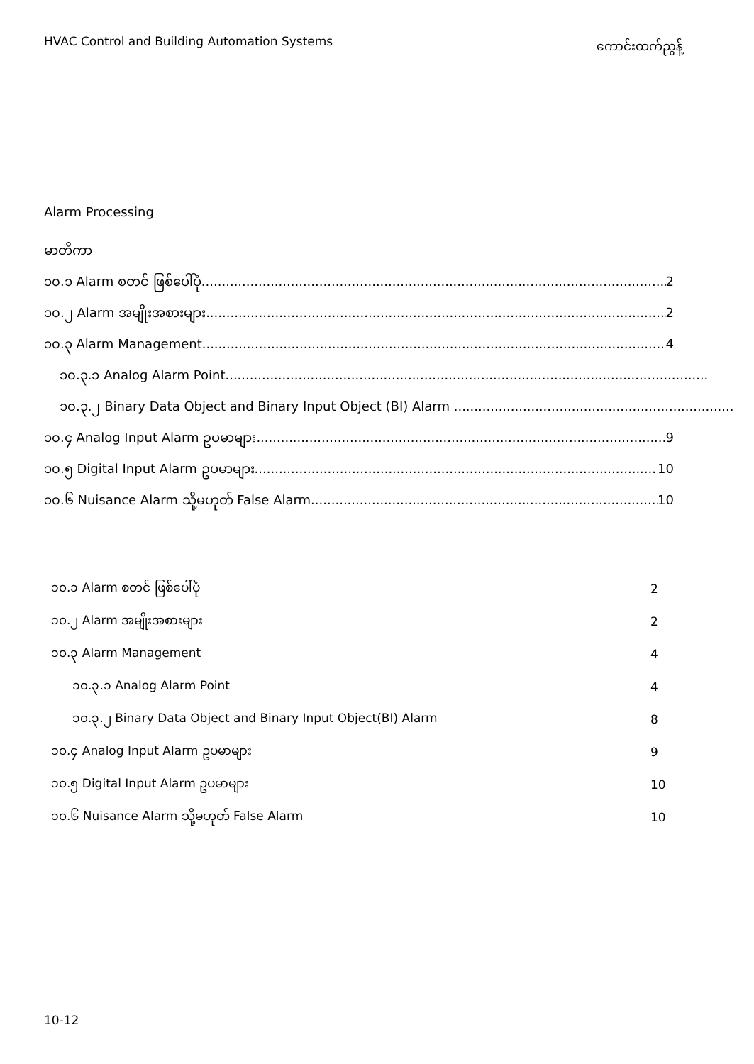HVAC Control and Building Automation Systems ကောင်းထက်ညွန့်
Alarm Processing
မာတိကာ
၁၀.၁ Alarm စတင် ဖြစ်ပေါ်ပုံ 2
၁၀.၂ Alarm အမျိုးအစားများ 2
၁၀.၃ Alarm Management 4
၁၀.၃.၁ Analog Alarm Point.......................................................................................................................
၁၀.၃.၂ Binary Data Object and Binary Input Object (BI) Alarm .....................................................................
၁၀.၄ Analog Input Alarm ဥပမာများ 9
၁၀.၅ Digital Input Alarm ဥပမာများ 10
၁၀.၆ Nuisance Alarm သို့မဟုတ် False Alarm 10
| ၁၀.၁ Alarm စတင် ဖြစ်ပေါ်ပုံ | 2 |
| ၁၀.၂ Alarm အမျိုးအစားများ | 2 |
| ၁၀.၃ Alarm Management | 4 |
| ၁၀.၃.၁ Analog Alarm Point | 4 |
| ၁၀.၃.၂ Binary Data Object and Binary Input Object(BI) Alarm | 8 |
| ၁၀.၄ Analog Input Alarm ဥပမာများ | 9 |
| ၁၀.၅ Digital Input Alarm ဥပမာများ | 10 |
| ၁၀.၆ Nuisance Alarm သို့မဟုတ် False Alarm | 10 |
10-12